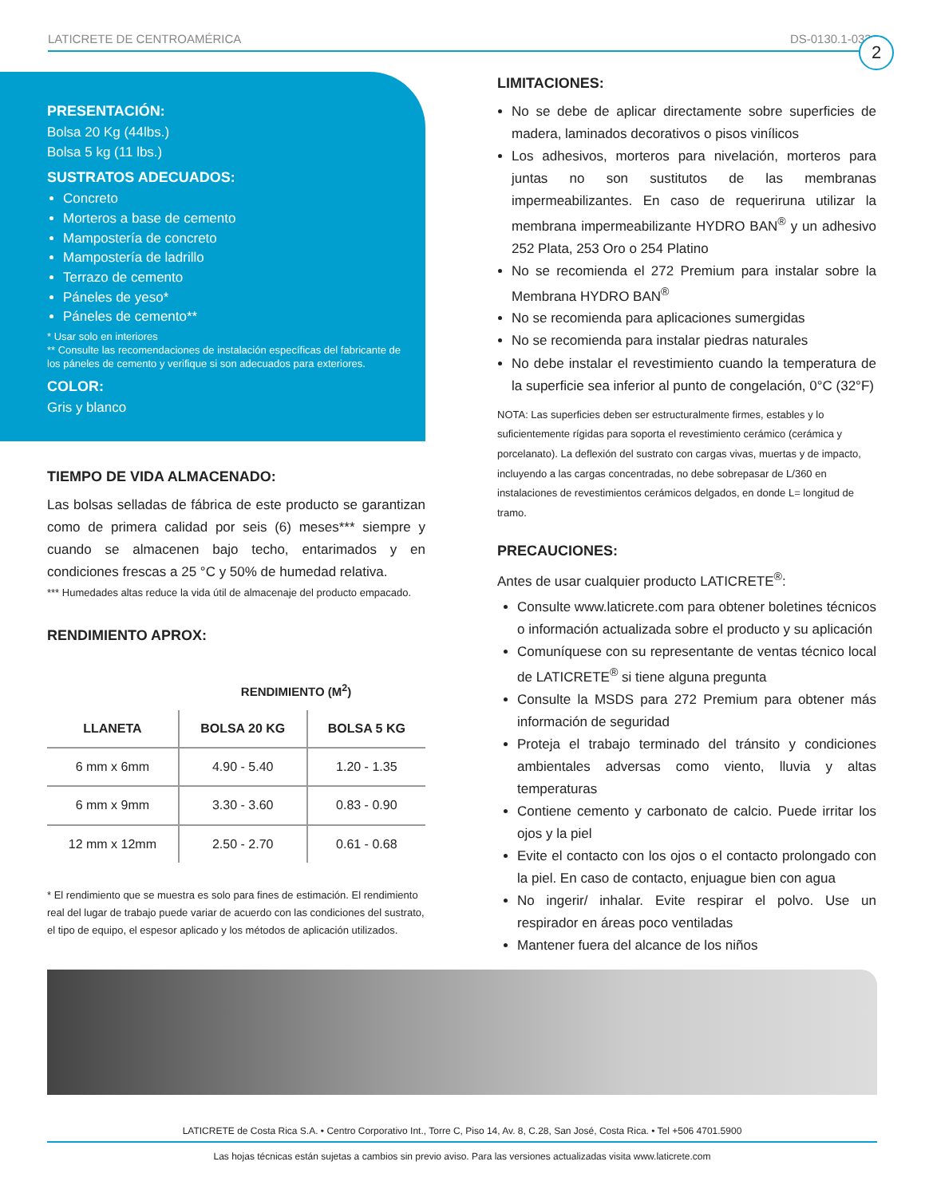LATICRETE DE CENTROAMÉRICA DS-0130.1-0321 2
PRESENTACIÓN:
Bolsa 20 Kg (44lbs.)
Bolsa 5 kg (11 lbs.)
SUSTRATOS ADECUADOS:
Concreto
Morteros a base de cemento
Mampostería de concreto
Mampostería de ladrillo
Terrazo de cemento
Páneles de yeso*
Páneles de cemento**
* Usar solo en interiores
** Consulte las recomendaciones de instalación específicas del fabricante de los páneles de cemento y verifique si son adecuados para exteriores.
COLOR:
Gris y blanco
TIEMPO DE VIDA ALMACENADO:
Las bolsas selladas de fábrica de este producto se garantizan como de primera calidad por seis (6) meses*** siempre y cuando se almacenen bajo techo, entarimados y en condiciones frescas a 25 °C y 50% de humedad relativa.
*** Humedades altas reduce la vida útil de almacenaje del producto empacado.
RENDIMIENTO APROX:
RENDIMIENTO (M<sup>2</sup>)
| LLANETA | BOLSA 20 KG | BOLSA 5 KG |
| --- | --- | --- |
| 6 mm x 6mm | 4.90 - 5.40 | 1.20 - 1.35 |
| 6 mm x 9mm | 3.30 - 3.60 | 0.83 - 0.90 |
| 12 mm x 12mm | 2.50 - 2.70 | 0.61 - 0.68 |
* El rendimiento que se muestra es solo para fines de estimación. El rendimiento real del lugar de trabajo puede variar de acuerdo con las condiciones del sustrato, el tipo de equipo, el espesor aplicado y los métodos de aplicación utilizados.
LIMITACIONES:
No se debe de aplicar directamente sobre superficies de madera, laminados decorativos o pisos vinílicos
Los adhesivos, morteros para nivelación, morteros para juntas no son sustitutos de las membranas impermeabilizantes. En caso de requeriruna utilizar la membrana impermeabilizante HYDRO BAN<sup>®</sup> y un adhesivo 252 Plata, 253 Oro o 254 Platino
No se recomienda el 272 Premium para instalar sobre la Membrana HYDRO BAN<sup>®</sup>
No se recomienda para aplicaciones sumergidas
No se recomienda para instalar piedras naturales
No debe instalar el revestimiento cuando la temperatura de la superficie sea inferior al punto de congelación, 0°C (32°F)
NOTA: Las superficies deben ser estructuralmente firmes, estables y lo suficientemente rígidas para soporta el revestimiento cerámico (cerámica y porcelanato). La deflexión del sustrato con cargas vivas, muertas y de impacto, incluyendo a las cargas concentradas, no debe sobrepasar de L/360 en instalaciones de revestimientos cerámicos delgados, en donde L= longitud de tramo.
PRECAUCIONES:
Antes de usar cualquier producto LATICRETE<sup>®</sup>:
Consulte www.laticrete.com para obtener boletines técnicos o información actualizada sobre el producto y su aplicación
Comuníquese con su representante de ventas técnico local de LATICRETE<sup>®</sup> si tiene alguna pregunta
Consulte la MSDS para 272 Premium para obtener más información de seguridad
Proteja el trabajo terminado del tránsito y condiciones ambientales adversas como viento, lluvia y altas temperaturas
Contiene cemento y carbonato de calcio. Puede irritar los ojos y la piel
Evite el contacto con los ojos o el contacto prolongado con la piel. En caso de contacto, enjuague bien con agua
No ingerir/ inhalar. Evite respirar el polvo. Use un respirador en áreas poco ventiladas
Mantener fuera del alcance de los niños
LATICRETE de Costa Rica S.A. • Centro Corporativo Int., Torre C, Piso 14, Av. 8, C.28, San José, Costa Rica. • Tel +506 4701.5900
Las hojas técnicas están sujetas a cambios sin previo aviso. Para las versiones actualizadas visita www.laticrete.com